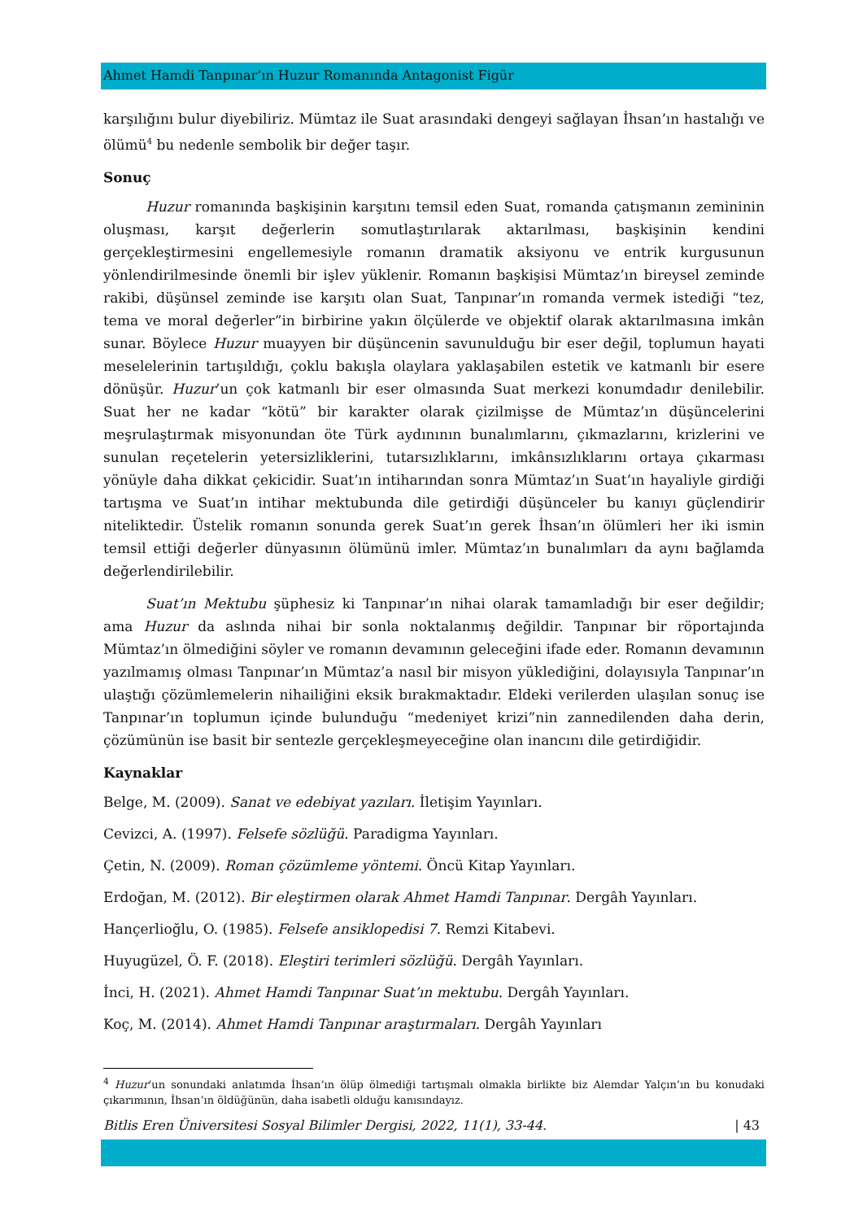Ahmet Hamdi Tanpınar’ın Huzur Romanında Antagonist Figür
karşılığını bulur diyebiliriz. Mümtaz ile Suat arasındaki dengeyi sağlayan İhsan’ın hastalığı ve ölümü<sup>4</sup> bu nedenle sembolik bir değer taşır.
Sonuç
Huzur romanında başkişinin karşıtını temsil eden Suat, romanda çatışmanın zemininin oluşması, karşıt değerlerin somutlaştırılarak aktarılması, başkişinin kendini gerçekleştirmesini engellemesiyle romanın dramatik aksiyonu ve entrik kurgusunun yönlendirilmesinde önemli bir işlev yüklenir. Romanın başkişisi Mümtaz’ın bireysel zeminde rakibi, düşünsel zeminde ise karşıtı olan Suat, Tanpınar’ın romanda vermek istediği “tez, tema ve moral değerler”in birbirine yakın ölçülerde ve objektif olarak aktarılmasına imkân sunar. Böylece Huzur muayyen bir düşüncenin savunulduğu bir eser değil, toplumun hayati meselelerinin tartışıldığı, çoklu bakışla olaylara yaklaşabilen estetik ve katmanlı bir esere dönüşür. Huzur’un çok katmanlı bir eser olmasında Suat merkezi konumdadır denilebilir. Suat her ne kadar “kötü” bir karakter olarak çizilmişse de Mümtaz’ın düşüncelerini meşrulaştırmak misyonundan öte Türk aydınının bunalımlarını, çıkmazlarını, krizlerini ve sunulan reçetelerin yetersizliklerini, tutarsızlıklarını, imkânsızlıklarını ortaya çıkarması yönüyle daha dikkat çekicidir. Suat’ın intiharından sonra Mümtaz’ın Suat’ın hayaliyle girdiği tartışma ve Suat’ın intihar mektubunda dile getirdiği düşünceler bu kanıyı güçlendirir niteliktedir. Üstelik romanın sonunda gerek Suat’ın gerek İhsan’ın ölümleri her iki ismin temsil ettiği değerler dünyasının ölümünü imler. Mümtaz’ın bunalımları da aynı bağlamda değerlendirilebilir.
Suat’ın Mektubu şüphesiz ki Tanpınar’ın nihai olarak tamamladığı bir eser değildir; ama Huzur da aslında nihai bir sonla noktalanmış değildir. Tanpınar bir röportajında Mümtaz’ın ölmediğini söyler ve romanın devamının geleceğini ifade eder. Romanın devamının yazılmamış olması Tanpınar’ın Mümtaz’a nasıl bir misyon yüklediğini, dolayısıyla Tanpınar’ın ulaştığı çözümlemelerin nihailiğini eksik bırakmaktadır. Eldeki verilerden ulaşılan sonuç ise Tanpınar’ın toplumun içinde bulunduğu “medeniyet krizi”nin zannedilenden daha derin, çözümünün ise basit bir sentezle gerçekleşmeyeceğine olan inancını dile getirdiğidir.
Kaynaklar
Belge, M. (2009). Sanat ve edebiyat yazıları. İletişim Yayınları.
Cevizci, A. (1997). Felsefe sözlüğü. Paradigma Yayınları.
Çetin, N. (2009). Roman çözümleme yöntemi. Öncü Kitap Yayınları.
Erdoğan, M. (2012). Bir eleştirmen olarak Ahmet Hamdi Tanpınar. Dergâh Yayınları.
Hançerlioğlu, O. (1985). Felsefe ansiklopedisi 7. Remzi Kitabevi.
Huyugüzel, Ö. F. (2018). Eleştiri terimleri sözlüğü. Dergâh Yayınları.
İnci, H. (2021). Ahmet Hamdi Tanpınar Suat’ın mektubu. Dergâh Yayınları.
Koç, M. (2014). Ahmet Hamdi Tanpınar araştırmaları. Dergâh Yayınları
<sup>4</sup> Huzur’un sonundaki anlatımda İhsan’ın ölüp ölmediği tartışmalı olmakla birlikte biz Alemdar Yalçın’ın bu konudaki çıkarımının, İhsan’ın öldüğünün, daha isabetli olduğu kanısındayız.
Bitlis Eren Üniversitesi Sosyal Bilimler Dergisi, 2022, 11(1), 33-44. | 43